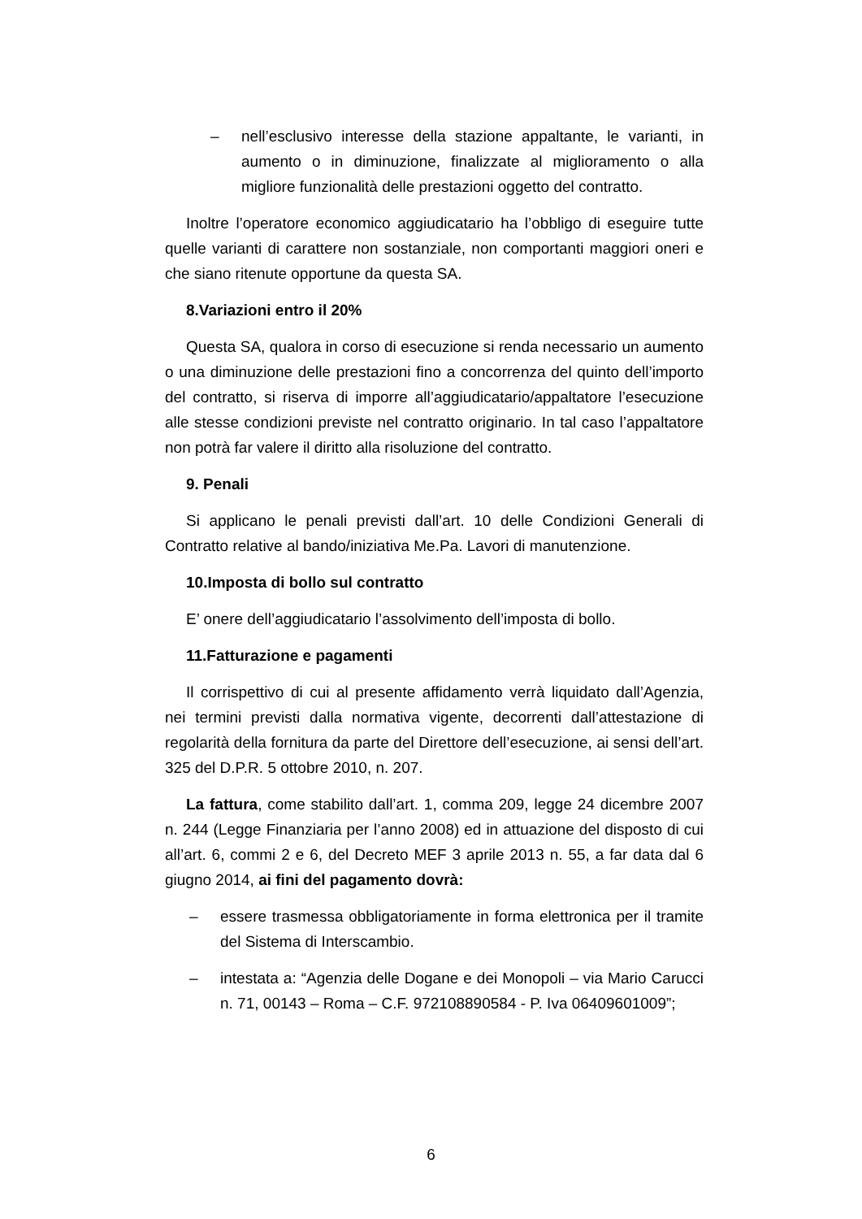– nell’esclusivo interesse della stazione appaltante, le varianti, in aumento o in diminuzione, finalizzate al miglioramento o alla migliore funzionalità delle prestazioni oggetto del contratto.
Inoltre l’operatore economico aggiudicatario ha l’obbligo di eseguire tutte quelle varianti di carattere non sostanziale, non comportanti maggiori oneri e che siano ritenute opportune da questa SA.
8.Variazioni entro il 20%
Questa SA, qualora in corso di esecuzione si renda necessario un aumento o una diminuzione delle prestazioni fino a concorrenza del quinto dell’importo del contratto, si riserva di imporre all’aggiudicatario/appaltatore l’esecuzione alle stesse condizioni previste nel contratto originario. In tal caso l’appaltatore non potrà far valere il diritto alla risoluzione del contratto.
9. Penali
Si applicano le penali previsti dall’art. 10 delle Condizioni Generali di Contratto relative al bando/iniziativa Me.Pa. Lavori di manutenzione.
10.Imposta di bollo sul contratto
E’ onere dell’aggiudicatario l’assolvimento dell’imposta di bollo.
11.Fatturazione e pagamenti
Il corrispettivo di cui al presente affidamento verrà liquidato dall’Agenzia, nei termini previsti dalla normativa vigente, decorrenti dall’attestazione di regolarità della fornitura da parte del Direttore dell’esecuzione, ai sensi dell’art. 325 del D.P.R. 5 ottobre 2010, n. 207.
La fattura, come stabilito dall’art. 1, comma 209, legge 24 dicembre 2007 n. 244 (Legge Finanziaria per l’anno 2008) ed in attuazione del disposto di cui all’art. 6, commi 2 e 6, del Decreto MEF 3 aprile 2013 n. 55, a far data dal 6 giugno 2014, ai fini del pagamento dovrà:
– essere trasmessa obbligatoriamente in forma elettronica per il tramite del Sistema di Interscambio.
– intestata a: “Agenzia delle Dogane e dei Monopoli – via Mario Carucci n. 71, 00143 – Roma – C.F. 972108890584 - P. Iva 06409601009”;
6